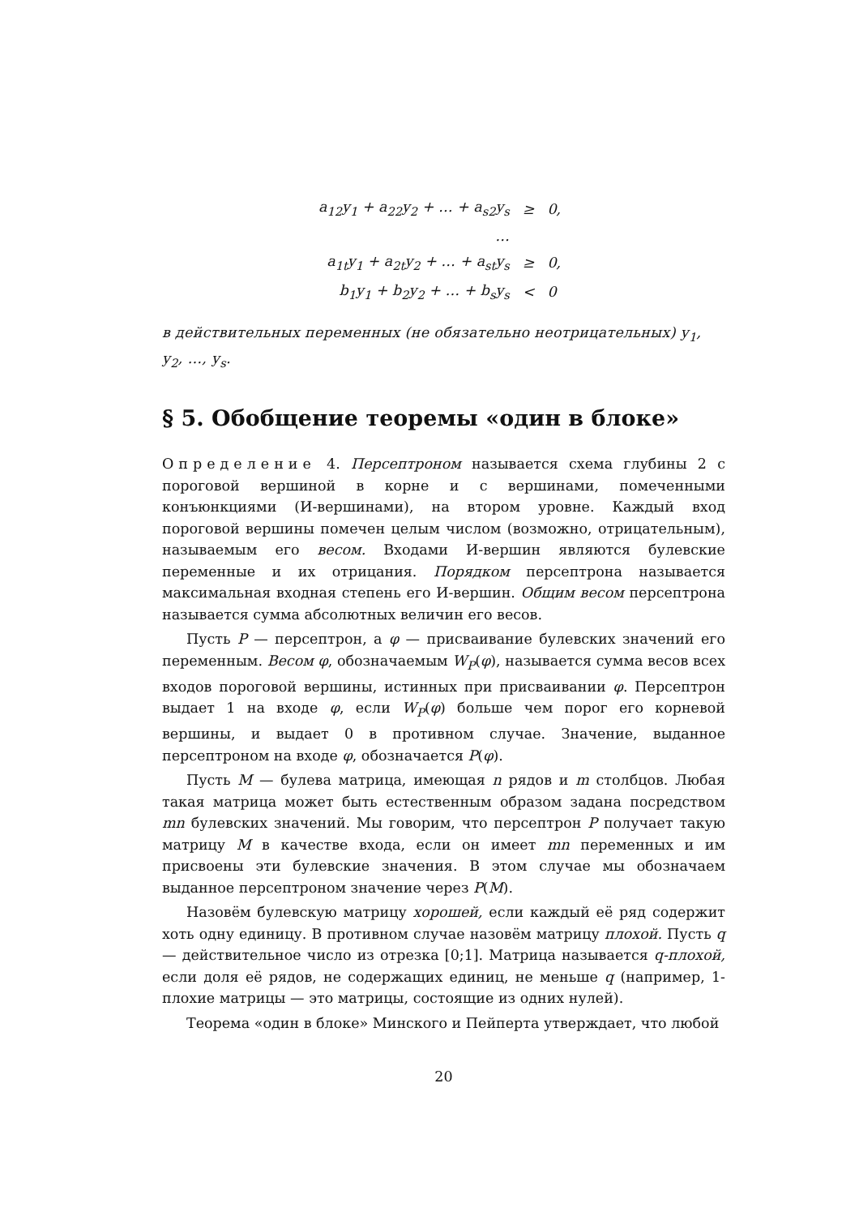| a<sub>12</sub>y<sub>1</sub> + a<sub>22</sub>y<sub>2</sub> + … + a<sub>s2</sub>y<sub>s</sub> | ≥ | 0, |
| … | | |
| a<sub>1t</sub>y<sub>1</sub> + a<sub>2t</sub>y<sub>2</sub> + … + a<sub>st</sub>y<sub>s</sub> | ≥ | 0, |
| b<sub>1</sub>y<sub>1</sub> + b<sub>2</sub>y<sub>2</sub> + … + b<sub>s</sub>y<sub>s</sub> | < | 0 |
в действительных переменных (не обязательно неотрицательных) y<sub>1</sub>, y<sub>2</sub>, …, y<sub>s</sub>.
§ 5. Обобщение теоремы «один в блоке»
Определение 4. Персептроном называется схема глубины 2 с пороговой вершиной в корне и с вершинами, помеченными конъюнкциями (И-вершинами), на втором уровне. Каждый вход пороговой вершины помечен целым числом (возможно, отрицательным), называемым его весом. Входами И-вершин являются булевские переменные и их отрицания. Порядком персептрона называется максимальная входная степень его И-вершин. Общим весом персептрона называется сумма абсолютных величин его весов.
Пусть P — персептрон, а φ — присваивание булевских значений его переменным. Весом φ, обозначаемым W<sub>P</sub>(φ), называется сумма весов всех входов пороговой вершины, истинных при присваивании φ. Персептрон выдает 1 на входе φ, если W<sub>P</sub>(φ) больше чем порог его корневой вершины, и выдает 0 в противном случае. Значение, выданное персептроном на входе φ, обозначается P(φ).
Пусть M — булева матрица, имеющая n рядов и m столбцов. Любая такая матрица может быть естественным образом задана посредством mn булевских значений. Мы говорим, что персептрон P получает такую матрицу M в качестве входа, если он имеет mn переменных и им присвоены эти булевские значения. В этом случае мы обозначаем выданное персептроном значение через P(M).
Назовём булевскую матрицу хорошей, если каждый её ряд содержит хоть одну единицу. В противном случае назовём матрицу плохой. Пусть q — действительное число из отрезка [0;1]. Матрица называется q-плохой, если доля её рядов, не содержащих единиц, не меньше q (например, 1-плохие матрицы — это матрицы, состоящие из одних нулей).
Теорема «один в блоке» Минского и Пейперта утверждает, что любой
20